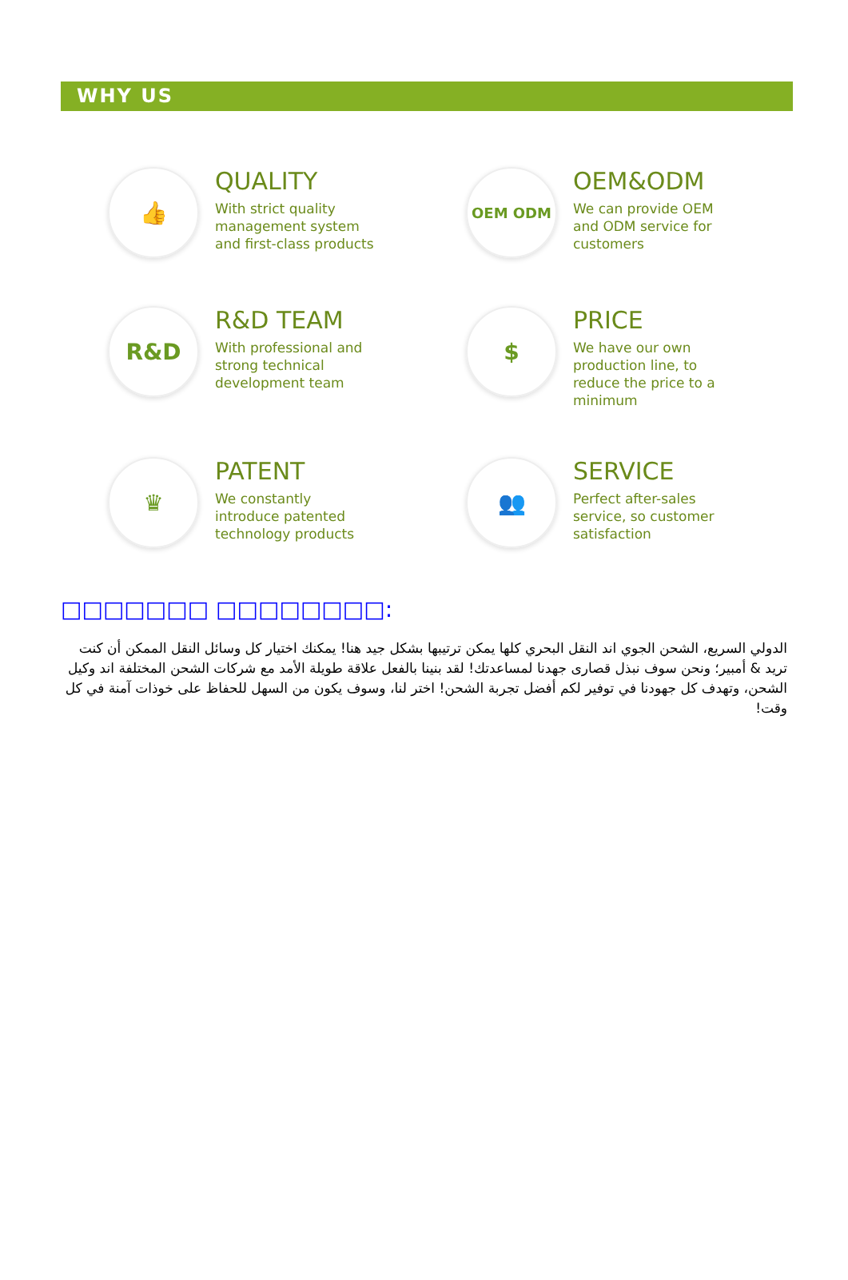WHY US
👍
QUALITY
With strict quality management system and first-class products
OEM ODM
OEM&ODM
We can provide OEM and ODM service for customers
R&D
R&D TEAM
With professional and strong technical development team
$
PRICE
We have our own production line, to reduce the price to a minimum
♛
PATENT
We constantly introduce patented technology products
👥
SERVICE
Perfect after-sales service, so customer satisfaction
□□□□□□□ □□□□□□□□:
الدولي السريع، الشحن الجوي اند النقل البحري كلها يمكن ترتيبها بشكل جيد هنا! يمكنك اختيار كل وسائل النقل الممكن أن كنت تريد & أمبير؛ ونحن سوف نبذل قصارى جهدنا لمساعدتك! لقد بنينا بالفعل علاقة طويلة الأمد مع شركات الشحن المختلفة اند وكيل الشحن، وتهدف كل جهودنا في توفير لكم أفضل تجربة الشحن! اختر لنا، وسوف يكون من السهل للحفاظ على خوذات آمنة في كل وقت!